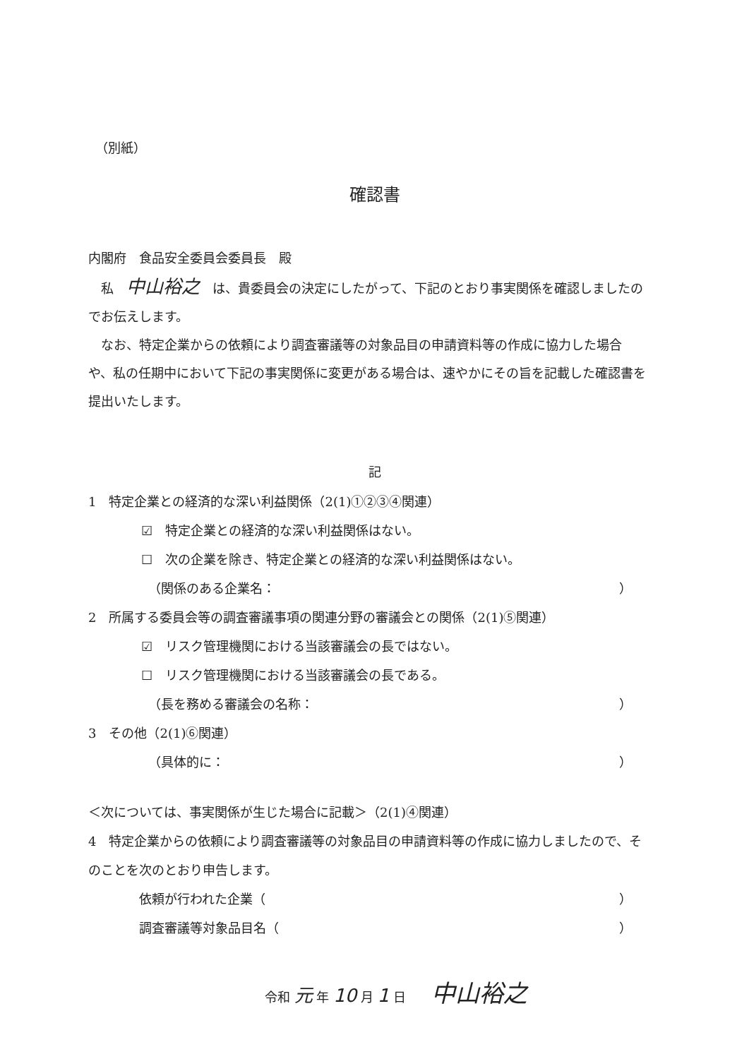（別紙）
確認書
内閣府　食品安全委員会委員長　殿
　私　中山裕之　は、貴委員会の決定にしたがって、下記のとおり事実関係を確認しましたのでお伝えします。
　なお、特定企業からの依頼により調査審議等の対象品目の申請資料等の作成に協力した場合や、私の任期中において下記の事実関係に変更がある場合は、速やかにその旨を記載した確認書を提出いたします。
記
1　特定企業との経済的な深い利益関係（2(1)①②③④関連）
☑　特定企業との経済的な深い利益関係はない。
☐　次の企業を除き、特定企業との経済的な深い利益関係はない。
（関係のある企業名： ）
2　所属する委員会等の調査審議事項の関連分野の審議会との関係（2(1)⑤関連）
☑　リスク管理機関における当該審議会の長ではない。
☐　リスク管理機関における当該審議会の長である。
（長を務める審議会の名称： ）
3　その他（2(1)⑥関連）
（具体的に： ）
＜次については、事実関係が生じた場合に記載＞（2(1)④関連）
4　特定企業からの依頼により調査審議等の対象品目の申請資料等の作成に協力しましたので、そのことを次のとおり申告します。
依頼が行われた企業（ ）
調査審議等対象品目名（ ）
令和 元 年 10 月 1 日　　中山裕之